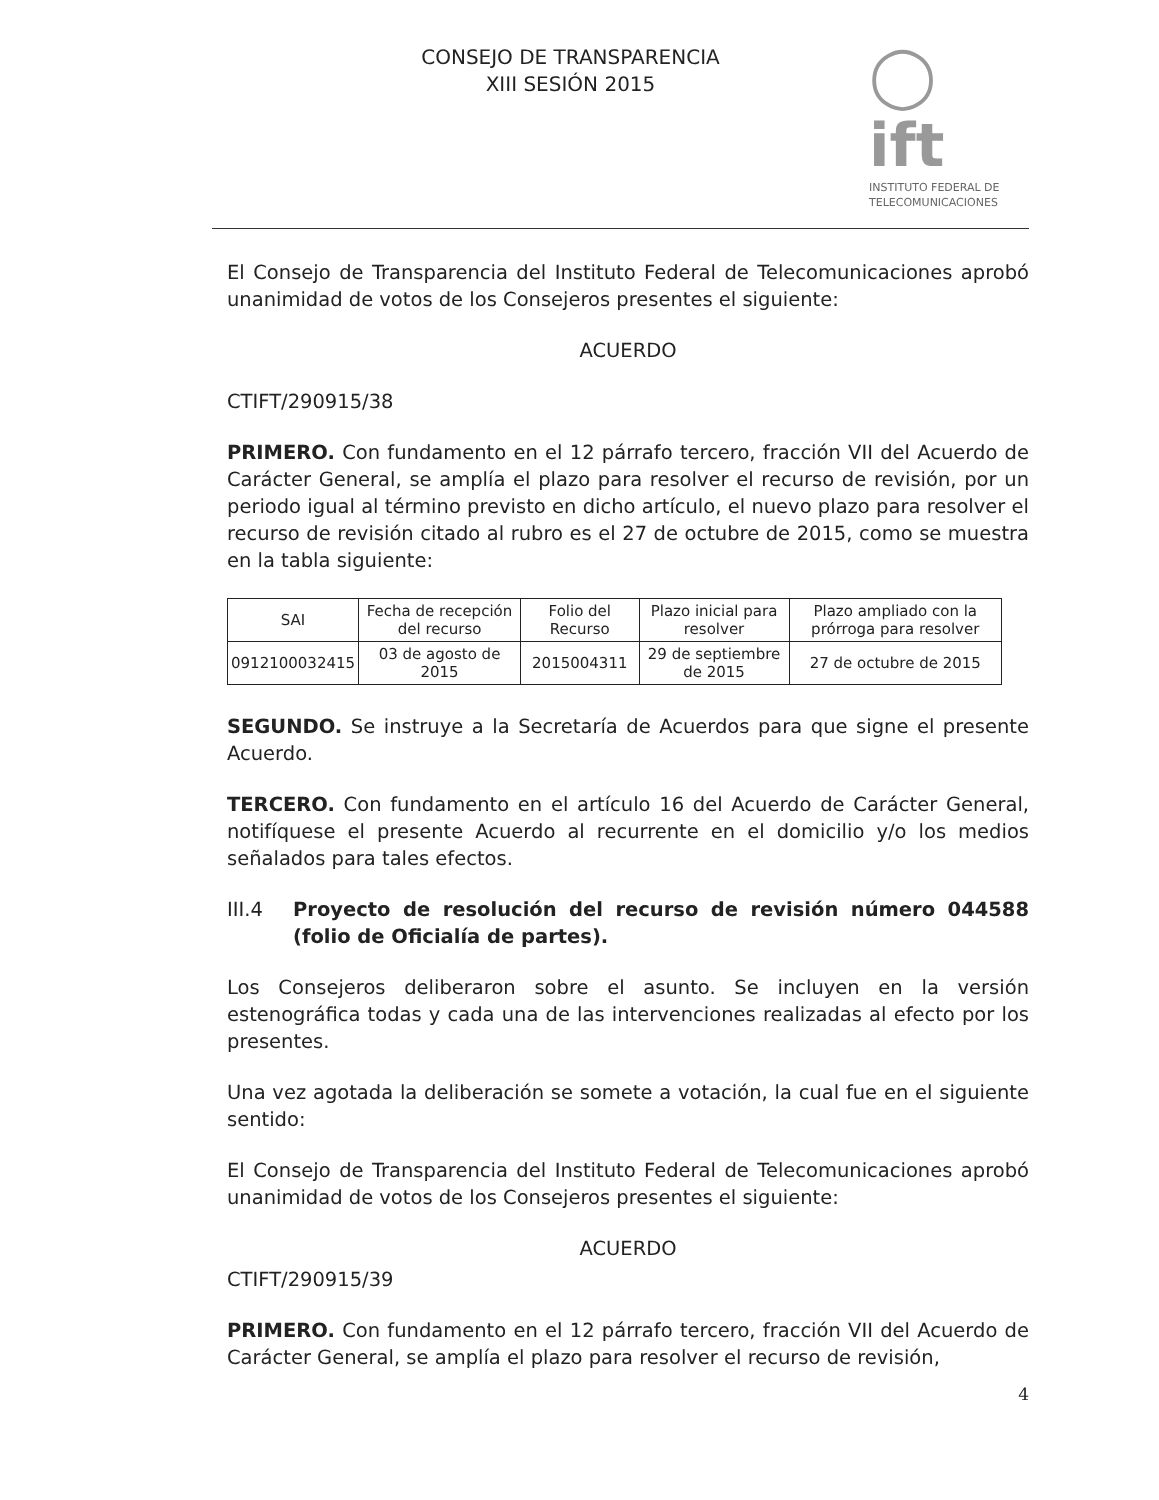CONSEJO DE TRANSPARENCIA
XIII SESIÓN 2015
◯ ift
INSTITUTO FEDERAL DE
TELECOMUNICACIONES
El Consejo de Transparencia del Instituto Federal de Telecomunicaciones aprobó unanimidad de votos de los Consejeros presentes el siguiente:
ACUERDO
CTIFT/290915/38
PRIMERO. Con fundamento en el 12 párrafo tercero, fracción VII del Acuerdo de Carácter General, se amplía el plazo para resolver el recurso de revisión, por un periodo igual al término previsto en dicho artículo, el nuevo plazo para resolver el recurso de revisión citado al rubro es el 27 de octubre de 2015, como se muestra en la tabla siguiente:
| SAI | Fecha de recepción del recurso | Folio del Recurso | Plazo inicial para resolver | Plazo ampliado con la prórroga para resolver |
| --- | --- | --- | --- | --- |
| 0912100032415 | 03 de agosto de 2015 | 2015004311 | 29 de septiembre de 2015 | 27 de octubre de 2015 |
SEGUNDO. Se instruye a la Secretaría de Acuerdos para que signe el presente Acuerdo.
TERCERO. Con fundamento en el artículo 16 del Acuerdo de Carácter General, notifíquese el presente Acuerdo al recurrente en el domicilio y/o los medios señalados para tales efectos.
III.4 Proyecto de resolución del recurso de revisión número 044588 (folio de Oficialía de partes).
Los Consejeros deliberaron sobre el asunto. Se incluyen en la versión estenográfica todas y cada una de las intervenciones realizadas al efecto por los presentes.
Una vez agotada la deliberación se somete a votación, la cual fue en el siguiente sentido:
El Consejo de Transparencia del Instituto Federal de Telecomunicaciones aprobó unanimidad de votos de los Consejeros presentes el siguiente:
ACUERDO
CTIFT/290915/39
PRIMERO. Con fundamento en el 12 párrafo tercero, fracción VII del Acuerdo de Carácter General, se amplía el plazo para resolver el recurso de revisión,
4